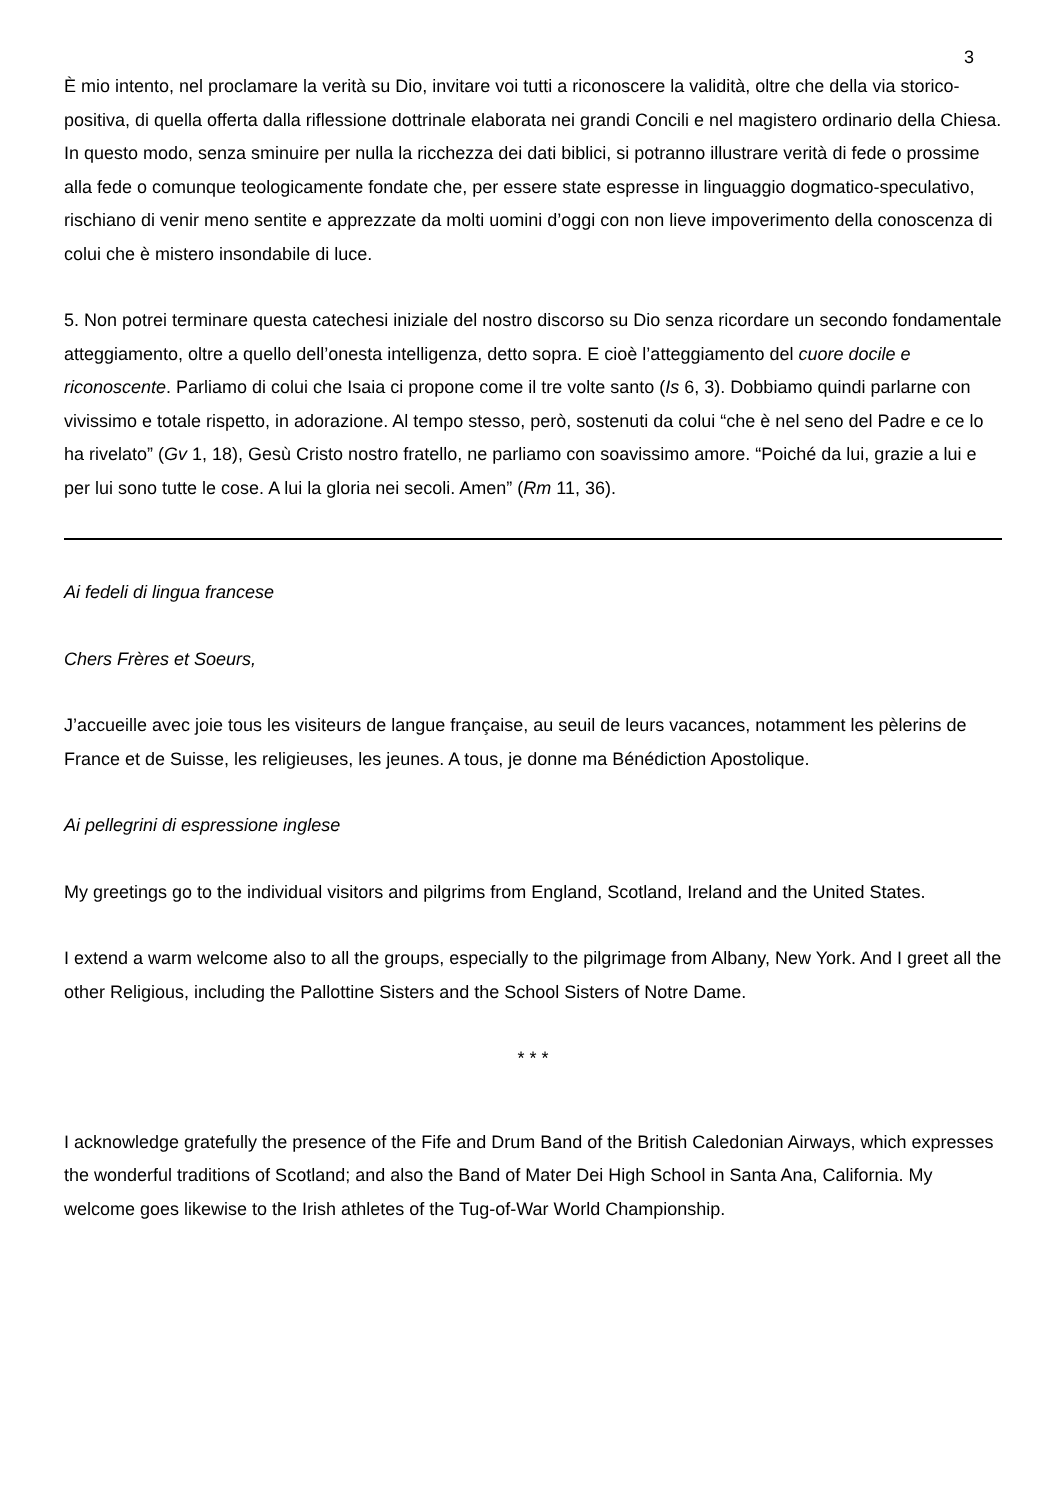3
È mio intento, nel proclamare la verità su Dio, invitare voi tutti a riconoscere la validità, oltre che della via storico-positiva, di quella offerta dalla riflessione dottrinale elaborata nei grandi Concili e nel magistero ordinario della Chiesa. In questo modo, senza sminuire per nulla la ricchezza dei dati biblici, si potranno illustrare verità di fede o prossime alla fede o comunque teologicamente fondate che, per essere state espresse in linguaggio dogmatico-speculativo, rischiano di venir meno sentite e apprezzate da molti uomini d’oggi con non lieve impoverimento della conoscenza di colui che è mistero insondabile di luce.
5. Non potrei terminare questa catechesi iniziale del nostro discorso su Dio senza ricordare un secondo fondamentale atteggiamento, oltre a quello dell’onesta intelligenza, detto sopra. E cioè l’atteggiamento del cuore docile e riconoscente. Parliamo di colui che Isaia ci propone come il tre volte santo (Is 6, 3). Dobbiamo quindi parlarne con vivissimo e totale rispetto, in adorazione. Al tempo stesso, però, sostenuti da colui “che è nel seno del Padre e ce lo ha rivelato” (Gv 1, 18), Gesù Cristo nostro fratello, ne parliamo con soavissimo amore. “Poiché da lui, grazie a lui e per lui sono tutte le cose. A lui la gloria nei secoli. Amen” (Rm 11, 36).
Ai fedeli di lingua francese
Chers Frères et Soeurs,
J’accueille avec joie tous les visiteurs de langue française, au seuil de leurs vacances, notamment les pèlerins de France et de Suisse, les religieuses, les jeunes. A tous, je donne ma Bénédiction Apostolique.
Ai pellegrini di espressione inglese
My greetings go to the individual visitors and pilgrims from England, Scotland, Ireland and the United States.
I extend a warm welcome also to all the groups, especially to the pilgrimage from Albany, New York. And I greet all the other Religious, including the Pallottine Sisters and the School Sisters of Notre Dame.
* * *
I acknowledge gratefully the presence of the Fife and Drum Band of the British Caledonian Airways, which expresses the wonderful traditions of Scotland; and also the Band of Mater Dei High School in Santa Ana, California. My welcome goes likewise to the Irish athletes of the Tug-of-War World Championship.